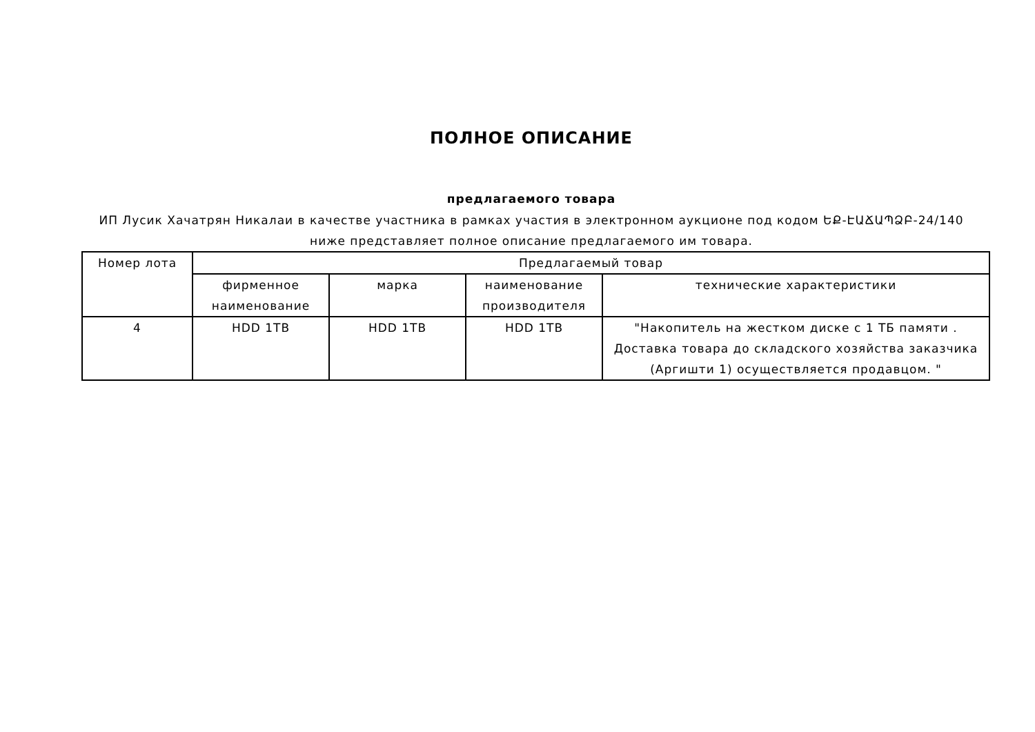ПОЛНОЕ ОПИСАНИЕ
предлагаемого товара
ИП Лусик Хачатрян Никалаи в качестве участника в рамках участия в электронном аукционе под кодом ԵՔ-ԷԱՃԱՊՁԲ-24/140
ниже представляет полное описание предлагаемого им товара.
| Номер лота | Предлагаемый товар | | | |
| --- | --- | --- | --- | --- |
| | фирменное наименование | марка | наименование производителя | технические характеристики |
| 4 | HDD 1TB | HDD 1TB | HDD 1TB | "Накопитель на жестком диске с 1 ТБ памяти . Доставка товара до складского хозяйства заказчика (Аргишти 1) осуществляется продавцом. " |